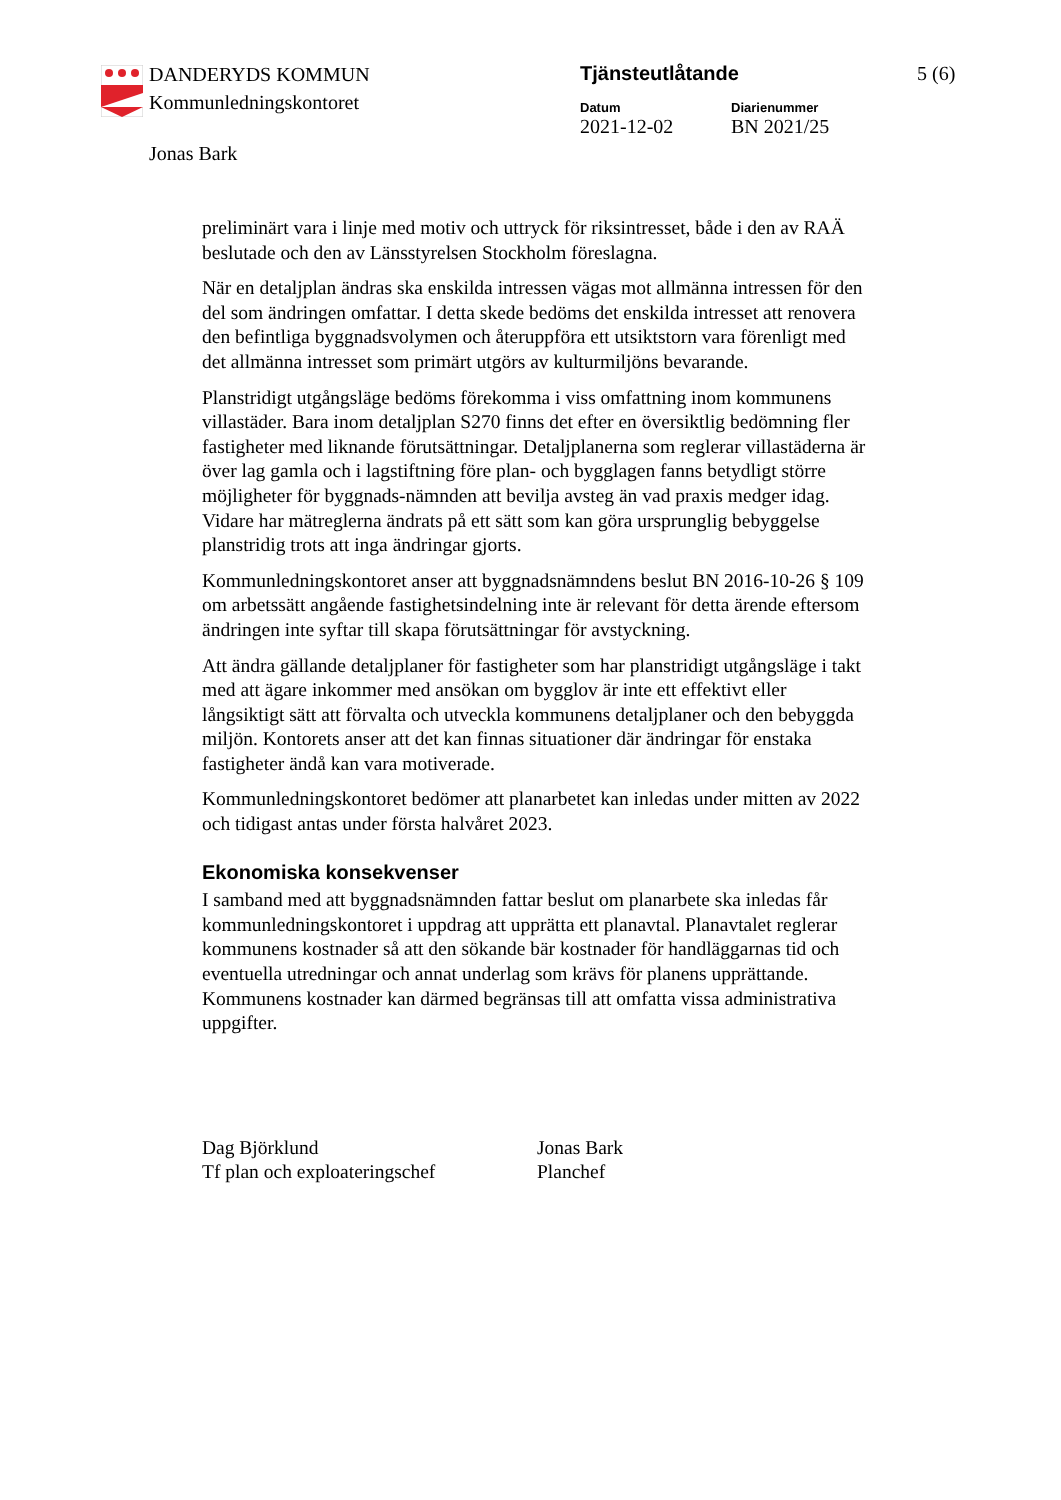DANDERYDS KOMMUN
Kommunledningskontoret
Jonas Bark
Tjänsteutlåtande 5 (6)
Datum
2021-12-02
Diarienummer
BN 2021/25
preliminärt vara i linje med motiv och uttryck för riksintresset, både i den av RAÄ beslutade och den av Länsstyrelsen Stockholm föreslagna.
När en detaljplan ändras ska enskilda intressen vägas mot allmänna intressen för den del som ändringen omfattar. I detta skede bedöms det enskilda intresset att renovera den befintliga byggnadsvolymen och återuppföra ett utsiktstorn vara förenligt med det allmänna intresset som primärt utgörs av kulturmiljöns bevarande.
Planstridigt utgångsläge bedöms förekomma i viss omfattning inom kommunens villastäder. Bara inom detaljplan S270 finns det efter en översiktlig bedömning fler fastigheter med liknande förutsättningar. Detaljplanerna som reglerar villastäderna är över lag gamla och i lagstiftning före plan- och bygglagen fanns betydligt större möjligheter för byggnads-nämnden att bevilja avsteg än vad praxis medger idag. Vidare har mätreglerna ändrats på ett sätt som kan göra ursprunglig bebyggelse planstridig trots att inga ändringar gjorts.
Kommunledningskontoret anser att byggnadsnämndens beslut BN 2016-10-26 § 109 om arbetssätt angående fastighetsindelning inte är relevant för detta ärende eftersom ändringen inte syftar till skapa förutsättningar för avstyckning.
Att ändra gällande detaljplaner för fastigheter som har planstridigt utgångsläge i takt med att ägare inkommer med ansökan om bygglov är inte ett effektivt eller långsiktigt sätt att förvalta och utveckla kommunens detaljplaner och den bebyggda miljön. Kontorets anser att det kan finnas situationer där ändringar för enstaka fastigheter ändå kan vara motiverade.
Kommunledningskontoret bedömer att planarbetet kan inledas under mitten av 2022 och tidigast antas under första halvåret 2023.
Ekonomiska konsekvenser
I samband med att byggnadsnämnden fattar beslut om planarbete ska inledas får kommunledningskontoret i uppdrag att upprätta ett planavtal. Planavtalet reglerar kommunens kostnader så att den sökande bär kostnader för handläggarnas tid och eventuella utredningar och annat underlag som krävs för planens upprättande. Kommunens kostnader kan därmed begränsas till att omfatta vissa administrativa uppgifter.
Dag Björklund
Tf plan och exploateringschef
Jonas Bark
Planchef